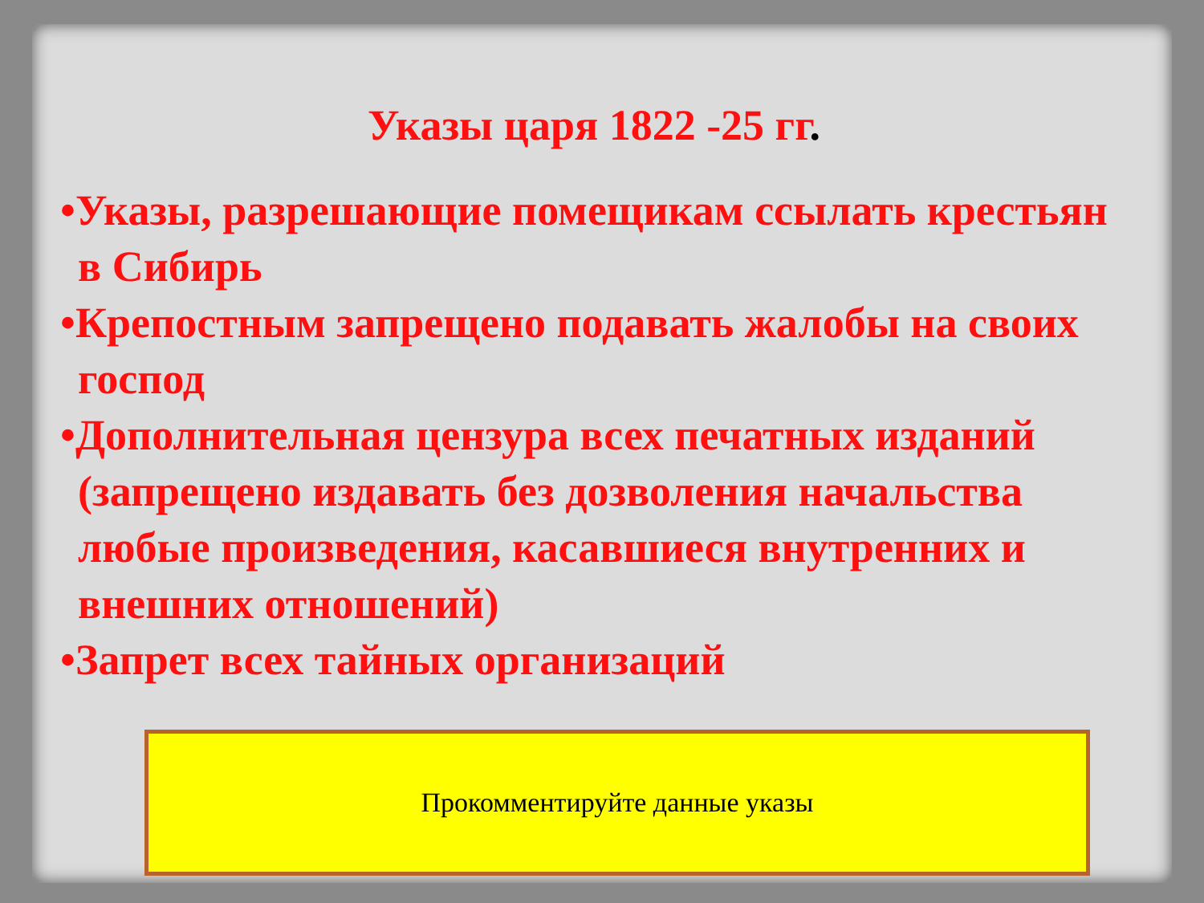Указы царя 1822 -25 гг.
•Указы, разрешающие помещикам ссылать крестьян в Сибирь
•Крепостным запрещено подавать жалобы на своих господ
•Дополнительная цензура всех печатных изданий (запрещено издавать без дозволения начальства любые произведения, касавшиеся внутренних и внешних отношений)
•Запрет всех тайных организаций
Прокомментируйте данные указы